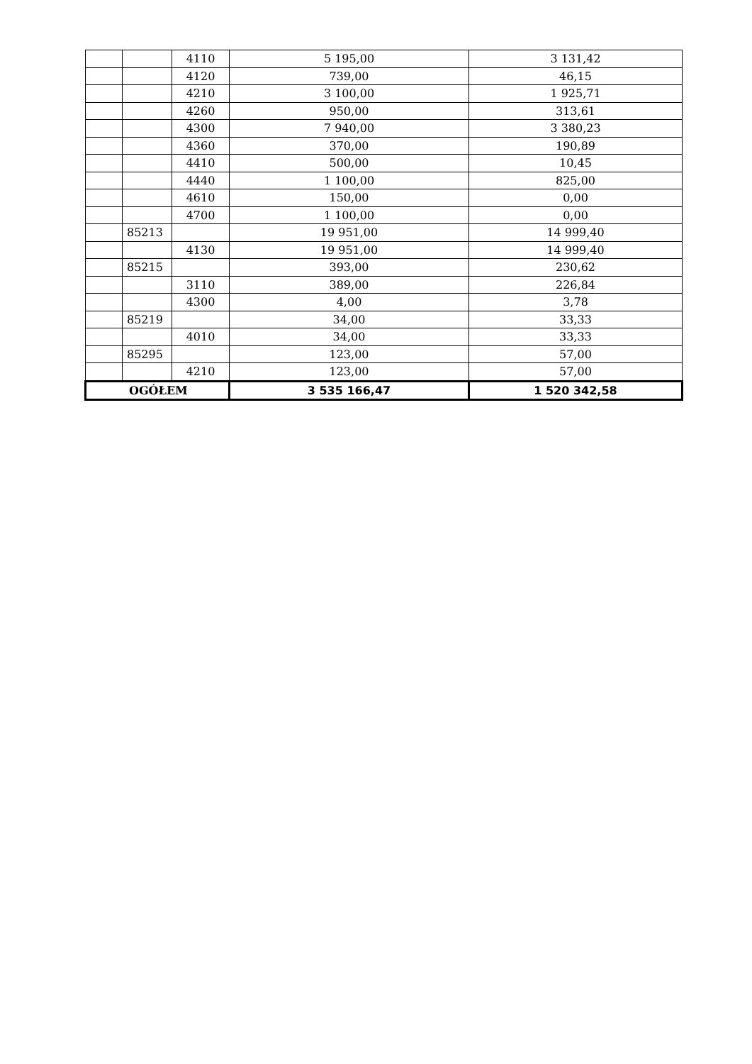| | | 4110 | 5 195,00 | 3 131,42 |
| | | 4120 | 739,00 | 46,15 |
| | | 4210 | 3 100,00 | 1 925,71 |
| | | 4260 | 950,00 | 313,61 |
| | | 4300 | 7 940,00 | 3 380,23 |
| | | 4360 | 370,00 | 190,89 |
| | | 4410 | 500,00 | 10,45 |
| | | 4440 | 1 100,00 | 825,00 |
| | | 4610 | 150,00 | 0,00 |
| | | 4700 | 1 100,00 | 0,00 |
| | 85213 | | 19 951,00 | 14 999,40 |
| | | 4130 | 19 951,00 | 14 999,40 |
| | 85215 | | 393,00 | 230,62 |
| | | 3110 | 389,00 | 226,84 |
| | | 4300 | 4,00 | 3,78 |
| | 85219 | | 34,00 | 33,33 |
| | | 4010 | 34,00 | 33,33 |
| | 85295 | | 123,00 | 57,00 |
| | | 4210 | 123,00 | 57,00 |
| OGÓŁEM | | | 3 535 166,47 | 1 520 342,58 |